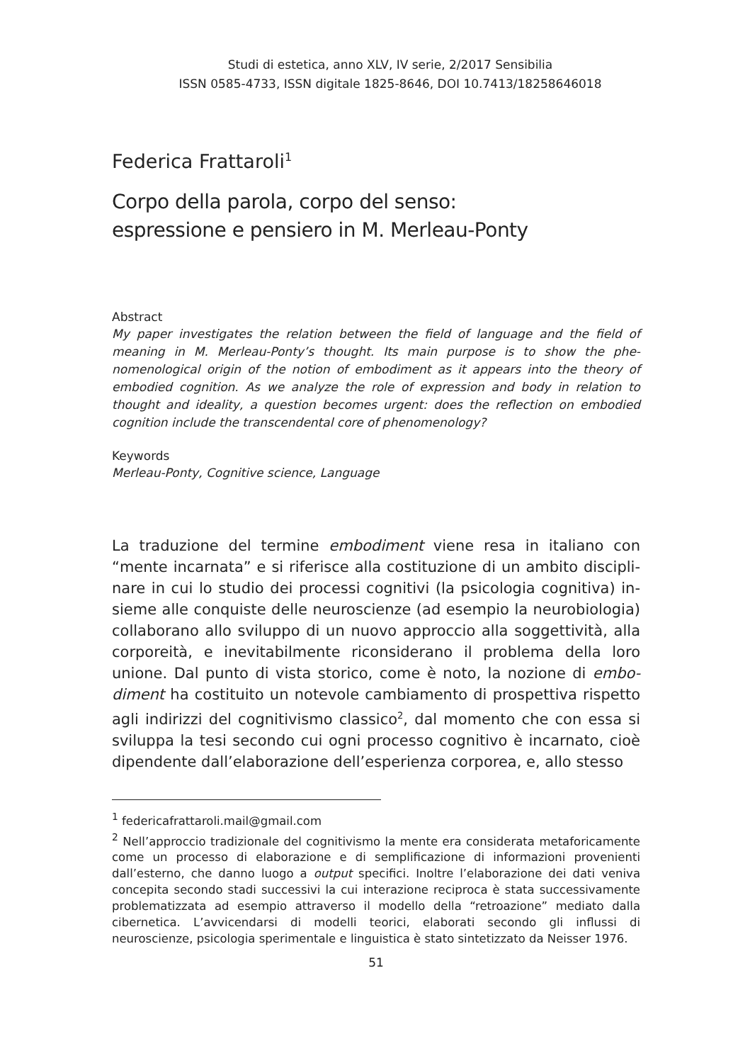Studi di estetica, anno XLV, IV serie, 2/2017 Sensibilia
ISSN 0585-4733, ISSN digitale 1825-8646, DOI 10.7413/18258646018
Federica Frattaroli<sup>1</sup>
Corpo della parola, corpo del senso:
espressione e pensiero in M. Merleau-Ponty
Abstract
My paper investigates the relation between the field of language and the field of meaning in M. Merleau-Ponty’s thought. Its main purpose is to show the phe­nomenological origin of the notion of embodiment as it appears into the theory of embodied cognition. As we analyze the role of expression and body in relation to thought and ideality, a question becomes urgent: does the reflection on embodied cognition include the transcendental core of phenomenology?
Keywords
Merleau-Ponty, Cognitive science, Language
La traduzione del termine embodiment viene resa in italiano con “mente incarnata” e si riferisce alla costituzione di un ambito discipli­nare in cui lo studio dei processi cognitivi (la psicologia cognitiva) in­sieme alle conquiste delle neuroscienze (ad esempio la neurobiologia) collaborano allo sviluppo di un nuovo approccio alla soggettività, alla corporeità, e inevitabilmente riconsiderano il problema della loro unione. Dal punto di vista storico, come è noto, la nozione di embo­diment ha costituito un notevole cambiamento di prospettiva rispetto agli indirizzi del cognitivismo classico<sup>2</sup>, dal momento che con essa si sviluppa la tesi secondo cui ogni processo cognitivo è incarnato, cioè dipendente dall’elaborazione dell’esperienza corporea, e, allo stesso
<sup>1</sup> federicafrattaroli.mail@gmail.com
<sup>2</sup> Nell’approccio tradizionale del cognitivismo la mente era considerata metafori­camente come un processo di elaborazione e di semplificazione di informazioni provenienti dall’esterno, che danno luogo a output specifici. Inoltre l’elaborazio­ne dei dati veniva concepita secondo stadi successivi la cui interazione reciproca è stata successivamente problematizzata ad esempio attraverso il modello della “retroazione” mediato dalla cibernetica. L’avvicendarsi di modelli teorici, elabora­ti secondo gli influssi di neuroscienze, psicologia sperimentale e linguistica è stato sintetizzato da Neisser 1976.
51